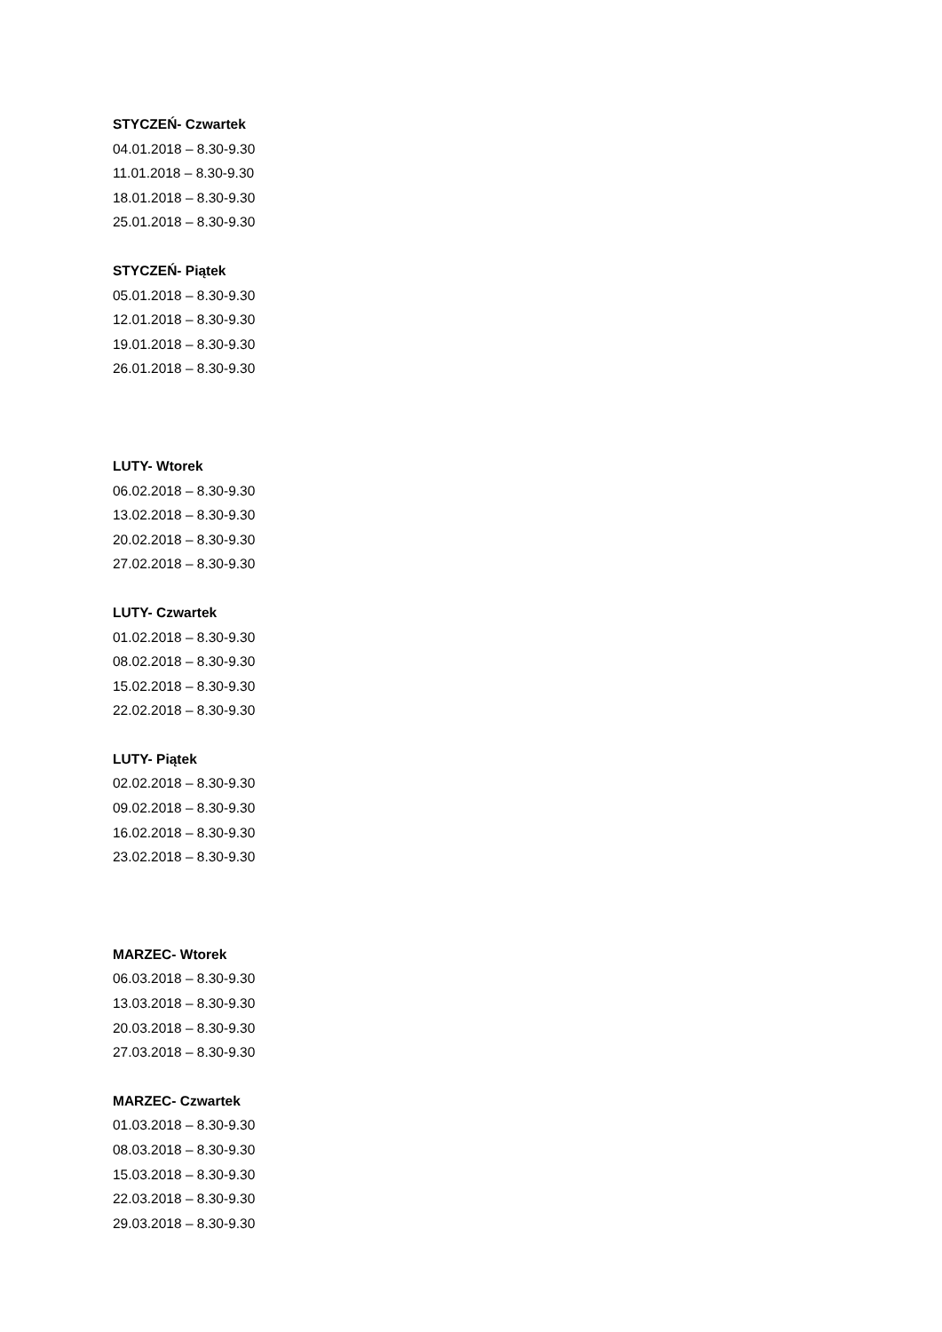STYCZEŃ- Czwartek
04.01.2018 – 8.30-9.30
11.01.2018 – 8.30-9.30
18.01.2018 – 8.30-9.30
25.01.2018 – 8.30-9.30
STYCZEŃ- Piątek
05.01.2018 – 8.30-9.30
12.01.2018 – 8.30-9.30
19.01.2018 – 8.30-9.30
26.01.2018 – 8.30-9.30
LUTY- Wtorek
06.02.2018 – 8.30-9.30
13.02.2018 – 8.30-9.30
20.02.2018 – 8.30-9.30
27.02.2018 – 8.30-9.30
LUTY- Czwartek
01.02.2018 – 8.30-9.30
08.02.2018 – 8.30-9.30
15.02.2018 – 8.30-9.30
22.02.2018 – 8.30-9.30
LUTY- Piątek
02.02.2018 – 8.30-9.30
09.02.2018 – 8.30-9.30
16.02.2018 – 8.30-9.30
23.02.2018 – 8.30-9.30
MARZEC- Wtorek
06.03.2018 – 8.30-9.30
13.03.2018 – 8.30-9.30
20.03.2018 – 8.30-9.30
27.03.2018 – 8.30-9.30
MARZEC- Czwartek
01.03.2018 – 8.30-9.30
08.03.2018 – 8.30-9.30
15.03.2018 – 8.30-9.30
22.03.2018 – 8.30-9.30
29.03.2018 – 8.30-9.30